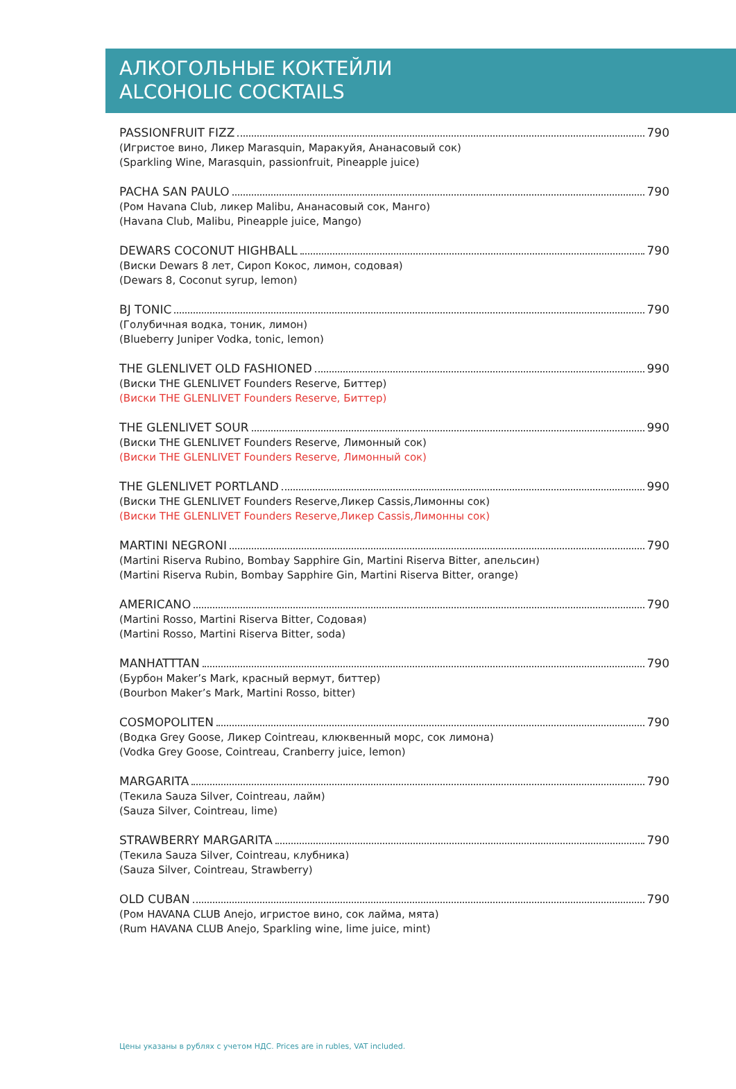АЛКОГОЛЬНЫЕ КОКТЕЙЛИ
ALCOHOLIC COCKTAILS
PASSIONFRUIT FIZZ 790
(Игристое вино, Ликер Marasquin, Маракуйя, Ананасовый сок)
(Sparkling Wine, Marasquin, passionfruit, Pineapple juice)
PACHA SAN PAULO 790
(Ром Havana Club, ликер Malibu, Ананасовый сок, Манго)
(Havana Club, Malibu, Pineapple juice, Mango)
DEWARS COCONUT HIGHBALL 790
(Виски Dewars 8 лет, Сироп Кокос, лимон, содовая)
(Dewars 8, Coconut syrup, lemon)
BJ TONIC 790
(Голубичная водка, тоник, лимон)
(Blueberry Juniper Vodka, tonic, lemon)
THE GLENLIVET OLD FASHIONED 990
(Виски THE GLENLIVET Founders Reserve, Биттер)
(Виски THE GLENLIVET Founders Reserve, Биттер)
THE GLENLIVET SOUR 990
(Виски THE GLENLIVET Founders Reserve, Лимонный сок)
(Виски THE GLENLIVET Founders Reserve, Лимонный сок)
THE GLENLIVET PORTLAND 990
(Виски THE GLENLIVET Founders Reserve,Ликер Cassis,Лимонны сок)
(Виски THE GLENLIVET Founders Reserve,Ликер Cassis,Лимонны сок)
MARTINI NEGRONI 790
(Martini Riserva Rubino, Bombay Sapphire Gin, Martini Riserva Bitter, апельсин)
(Martini Riserva Rubin, Bombay Sapphire Gin, Martini Riserva Bitter, orange)
AMERICANO 790
(Martini Rosso, Martini Riserva Bitter, Содовая)
(Martini Rosso, Martini Riserva Bitter, soda)
MANHATTTAN 790
(Бурбон Maker’s Mark, красный вермут, биттер)
(Bourbon Maker’s Mark, Martini Rosso, bitter)
COSMOPOLITEN 790
(Водка Grey Goose, Ликер Cointreau, клюквенный морс, сок лимона)
(Vodka Grey Goose, Cointreau, Cranberry juice, lemon)
MARGARITA 790
(Текила Sauza Silver, Cointreau, лайм)
(Sauza Silver, Cointreau, lime)
STRAWBERRY MARGARITA 790
(Текила Sauza Silver, Cointreau, клубника)
(Sauza Silver, Cointreau, Strawberry)
OLD CUBAN 790
(Ром HAVANA CLUB Anejo, игристое вино, сок лайма, мята)
(Rum HAVANA CLUB Anejo, Sparkling wine, lime juice, mint)
Цены указаны в рублях с учетом НДС. Prices are in rubles, VAT included.